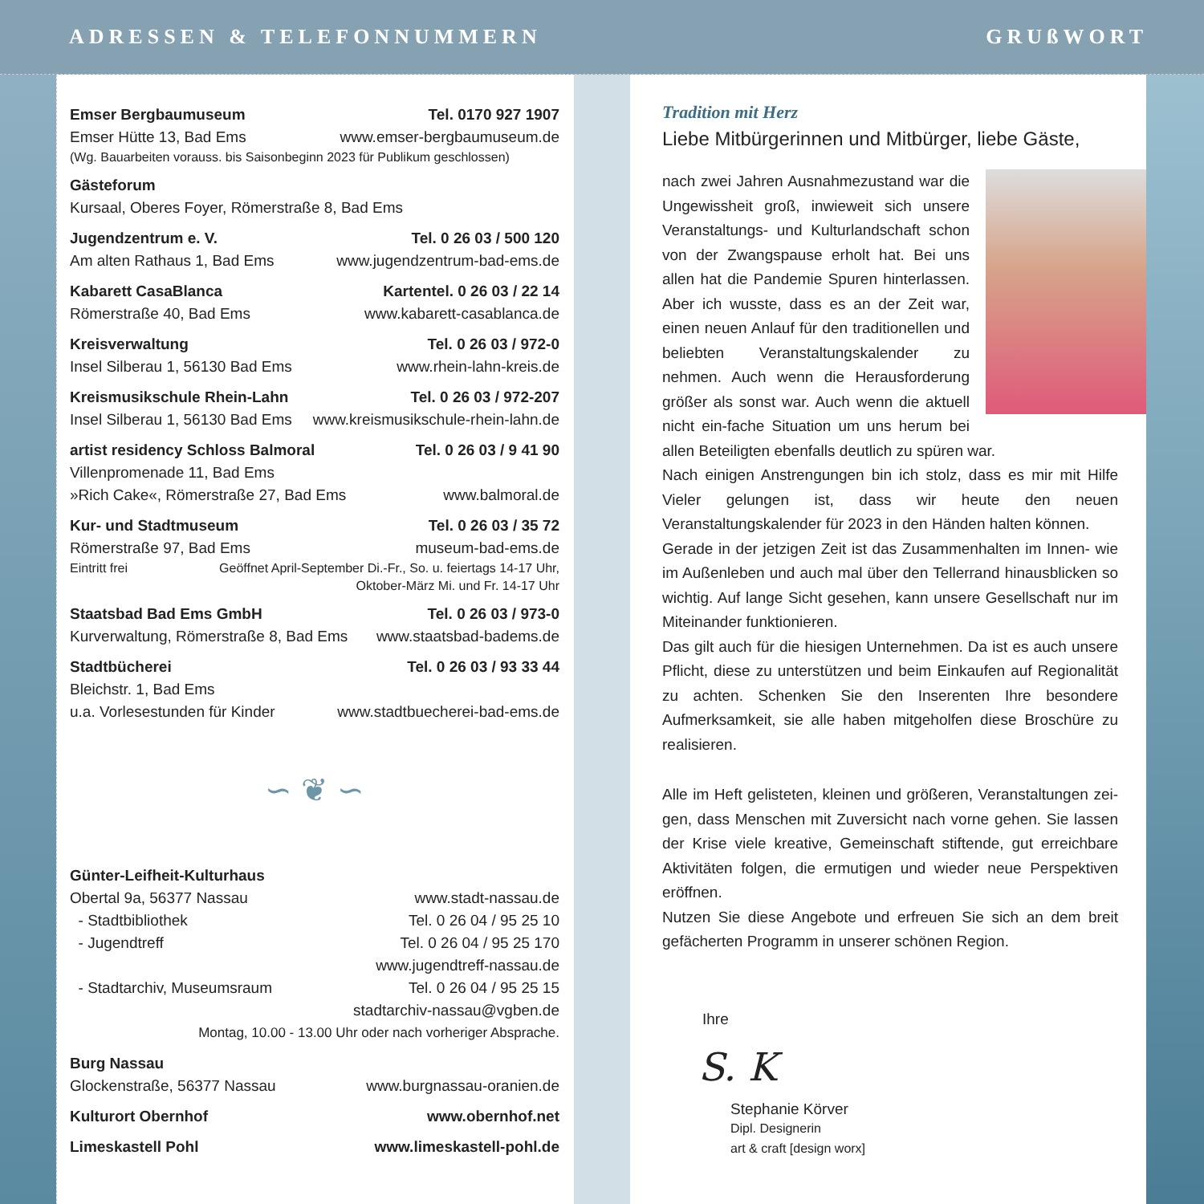ADRESSEN & TELEFONNUMMERN GRUßWORT
Emser Bergbaumuseum Tel. 0170 927 1907
Emser Hütte 13, Bad Ems www.emser-bergbaumuseum.de
(Wg. Bauarbeiten vorauss. bis Saisonbeginn 2023 für Publikum geschlossen)
Gästeforum
Kursaal, Oberes Foyer, Römerstraße 8, Bad Ems
Jugendzentrum e. V. Tel. 0 26 03 / 500 120
Am alten Rathaus 1, Bad Ems www.jugendzentrum-bad-ems.de
Kabarett CasaBlanca Kartentel. 0 26 03 / 22 14
Römerstraße 40, Bad Ems www.kabarett-casablanca.de
Kreisverwaltung Tel. 0 26 03 / 972-0
Insel Silberau 1, 56130 Bad Ems www.rhein-lahn-kreis.de
Kreismusikschule Rhein-Lahn Tel. 0 26 03 / 972-207
Insel Silberau 1, 56130 Bad Ems www.kreismusikschule-rhein-lahn.de
artist residency Schloss Balmoral Tel. 0 26 03 / 9 41 90
Villenpromenade 11, Bad Ems
»Rich Cake«, Römerstraße 27, Bad Ems www.balmoral.de
Kur- und Stadtmuseum Tel. 0 26 03 / 35 72
Römerstraße 97, Bad Ems museum-bad-ems.de
Eintritt frei Geöffnet April-September Di.-Fr., So. u. feiertags 14-17 Uhr,
Oktober-März Mi. und Fr. 14-17 Uhr
Staatsbad Bad Ems GmbH Tel. 0 26 03 / 973-0
Kurverwaltung, Römerstraße 8, Bad Ems www.staatsbad-badems.de
Stadtbücherei Tel. 0 26 03 / 93 33 44
Bleichstr. 1, Bad Ems
u.a. Vorlesestunden für Kinder www.stadtbuecherei-bad-ems.de
∽ ❦ ∽
Günter-Leifheit-Kulturhaus
Obertal 9a, 56377 Nassau www.stadt-nassau.de
- Stadtbibliothek Tel. 0 26 04 / 95 25 10
- Jugendtreff Tel. 0 26 04 / 95 25 170
www.jugendtreff-nassau.de
- Stadtarchiv, Museumsraum Tel. 0 26 04 / 95 25 15
stadtarchiv-nassau@vgben.de
Montag, 10.00 - 13.00 Uhr oder nach vorheriger Absprache.
Burg Nassau
Glockenstraße, 56377 Nassau www.burgnassau-oranien.de
Kulturort Obernhof www.obernhof.net
Limeskastell Pohl www.limeskastell-pohl.de
Tradition mit Herz
Liebe Mitbürgerinnen und Mitbürger, liebe Gäste,
nach zwei Jahren Ausnahmezustand war die Ungewissheit groß, inwieweit sich unsere Veranstaltungs- und Kulturlandschaft schon von der Zwangspause erholt hat. Bei uns allen hat die Pandemie Spuren hinterlassen. Aber ich wusste, dass es an der Zeit war, einen neuen Anlauf für den traditionellen und beliebten Veranstaltungskalender zu nehmen. Auch wenn die Herausforderung größer als sonst war. Auch wenn die aktuell nicht ein-fache Situation um uns herum bei allen Beteiligten ebenfalls deutlich zu spüren war.
Nach einigen Anstrengungen bin ich stolz, dass es mir mit Hilfe Vieler gelungen ist, dass wir heute den neuen Veranstaltungskalender für 2023 in den Händen halten können.
Gerade in der jetzigen Zeit ist das Zusammenhalten im Innen- wie im Außenleben und auch mal über den Tellerrand hinausblicken so wichtig. Auf lange Sicht gesehen, kann unsere Gesellschaft nur im Miteinander funktionieren.
Das gilt auch für die hiesigen Unternehmen. Da ist es auch unsere Pflicht, diese zu unterstützen und beim Einkaufen auf Regionalität zu achten. Schenken Sie den Inserenten Ihre besondere Aufmerksamkeit, sie alle haben mitgeholfen diese Broschüre zu realisieren.
Alle im Heft gelisteten, kleinen und größeren, Veranstaltungen zei-gen, dass Menschen mit Zuversicht nach vorne gehen. Sie lassen der Krise viele kreative, Gemeinschaft stiftende, gut erreichbare Aktivitäten folgen, die ermutigen und wieder neue Perspektiven eröffnen.
Nutzen Sie diese Angebote und erfreuen Sie sich an dem breit gefächerten Programm in unserer schönen Region.
Ihre
S. K
Stephanie Körver
Dipl. Designerin
art & craft [design worx]